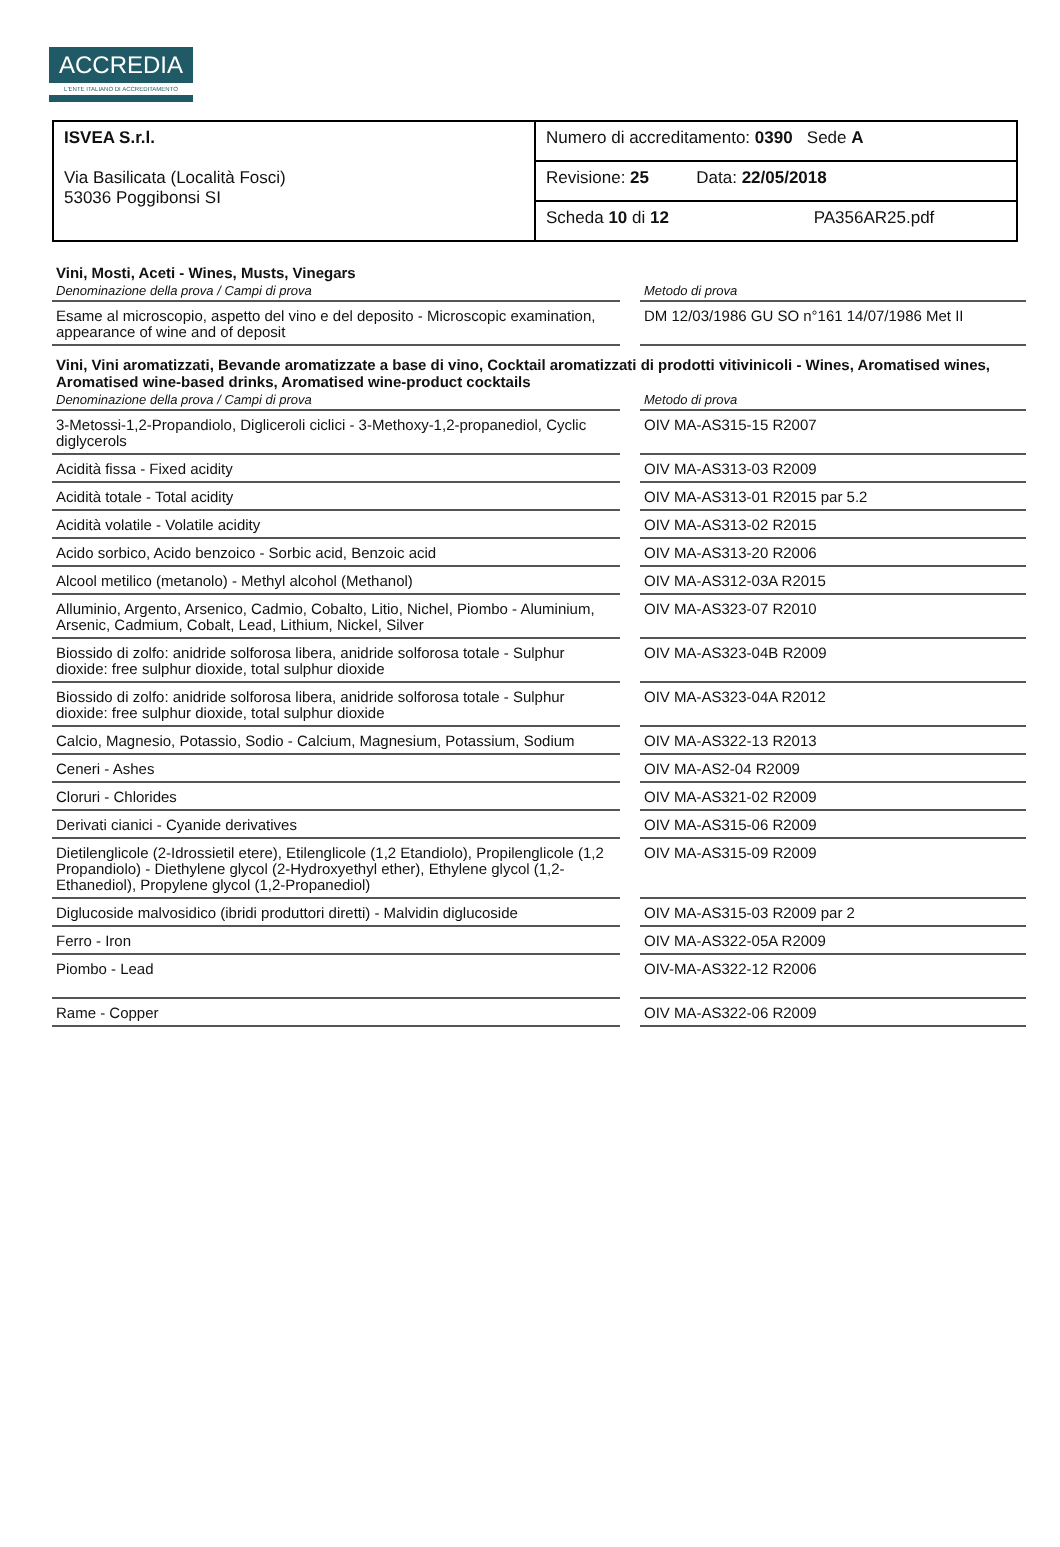ACCREDIA
L'ENTE ITALIANO DI ACCREDITAMENTO
| ISVEA S.r.l. Via Basilicata (Località Fosci) 53036 Poggibonsi SI | Numero di accreditamento: 0390 Sede A |
| | Revisione: 25 Data: 22/05/2018 |
| | Scheda 10 di 12 PA356AR25.pdf |
Vini, Mosti, Aceti - Wines, Musts, Vinegars
| Denominazione della prova / Campi di prova | | Metodo di prova |
| --- | --- | --- |
| Esame al microscopio, aspetto del vino e del deposito - Microscopic examination, appearance of wine and of deposit | | DM 12/03/1986 GU SO n°161 14/07/1986 Met II |
Vini, Vini aromatizzati, Bevande aromatizzate a base di vino, Cocktail aromatizzati di prodotti vitivinicoli - Wines, Aromatised wines, Aromatised wine-based drinks, Aromatised wine-product cocktails
| Denominazione della prova / Campi di prova | | Metodo di prova |
| --- | --- | --- |
| 3-Metossi-1,2-Propandiolo, Digliceroli ciclici - 3-Methoxy-1,2-propanediol, Cyclic diglycerols | | OIV MA-AS315-15 R2007 |
| Acidità fissa - Fixed acidity | | OIV MA-AS313-03 R2009 |
| Acidità totale - Total acidity | | OIV MA-AS313-01 R2015 par 5.2 |
| Acidità volatile - Volatile acidity | | OIV MA-AS313-02 R2015 |
| Acido sorbico, Acido benzoico - Sorbic acid, Benzoic acid | | OIV MA-AS313-20 R2006 |
| Alcool metilico (metanolo) - Methyl alcohol (Methanol) | | OIV MA-AS312-03A R2015 |
| Alluminio, Argento, Arsenico, Cadmio, Cobalto, Litio, Nichel, Piombo - Aluminium, Arsenic, Cadmium, Cobalt, Lead, Lithium, Nickel, Silver | | OIV MA-AS323-07 R2010 |
| Biossido di zolfo: anidride solforosa libera, anidride solforosa totale - Sulphur dioxide: free sulphur dioxide, total sulphur dioxide | | OIV MA-AS323-04B R2009 |
| Biossido di zolfo: anidride solforosa libera, anidride solforosa totale - Sulphur dioxide: free sulphur dioxide, total sulphur dioxide | | OIV MA-AS323-04A R2012 |
| Calcio, Magnesio, Potassio, Sodio - Calcium, Magnesium, Potassium, Sodium | | OIV MA-AS322-13 R2013 |
| Ceneri - Ashes | | OIV MA-AS2-04 R2009 |
| Cloruri - Chlorides | | OIV MA-AS321-02 R2009 |
| Derivati cianici - Cyanide derivatives | | OIV MA-AS315-06 R2009 |
| Dietilenglicole (2-Idrossietil etere), Etilenglicole (1,2 Etandiolo), Propilenglicole (1,2 Propandiolo) - Diethylene glycol (2-Hydroxyethyl ether), Ethylene glycol (1,2-Ethanediol), Propylene glycol (1,2-Propanediol) | | OIV MA-AS315-09 R2009 |
| Diglucoside malvosidico (ibridi produttori diretti) - Malvidin diglucoside | | OIV MA-AS315-03 R2009 par 2 |
| Ferro - Iron | | OIV MA-AS322-05A R2009 |
| Piombo - Lead | | OIV-MA-AS322-12 R2006 |
| Rame - Copper | | OIV MA-AS322-06 R2009 |